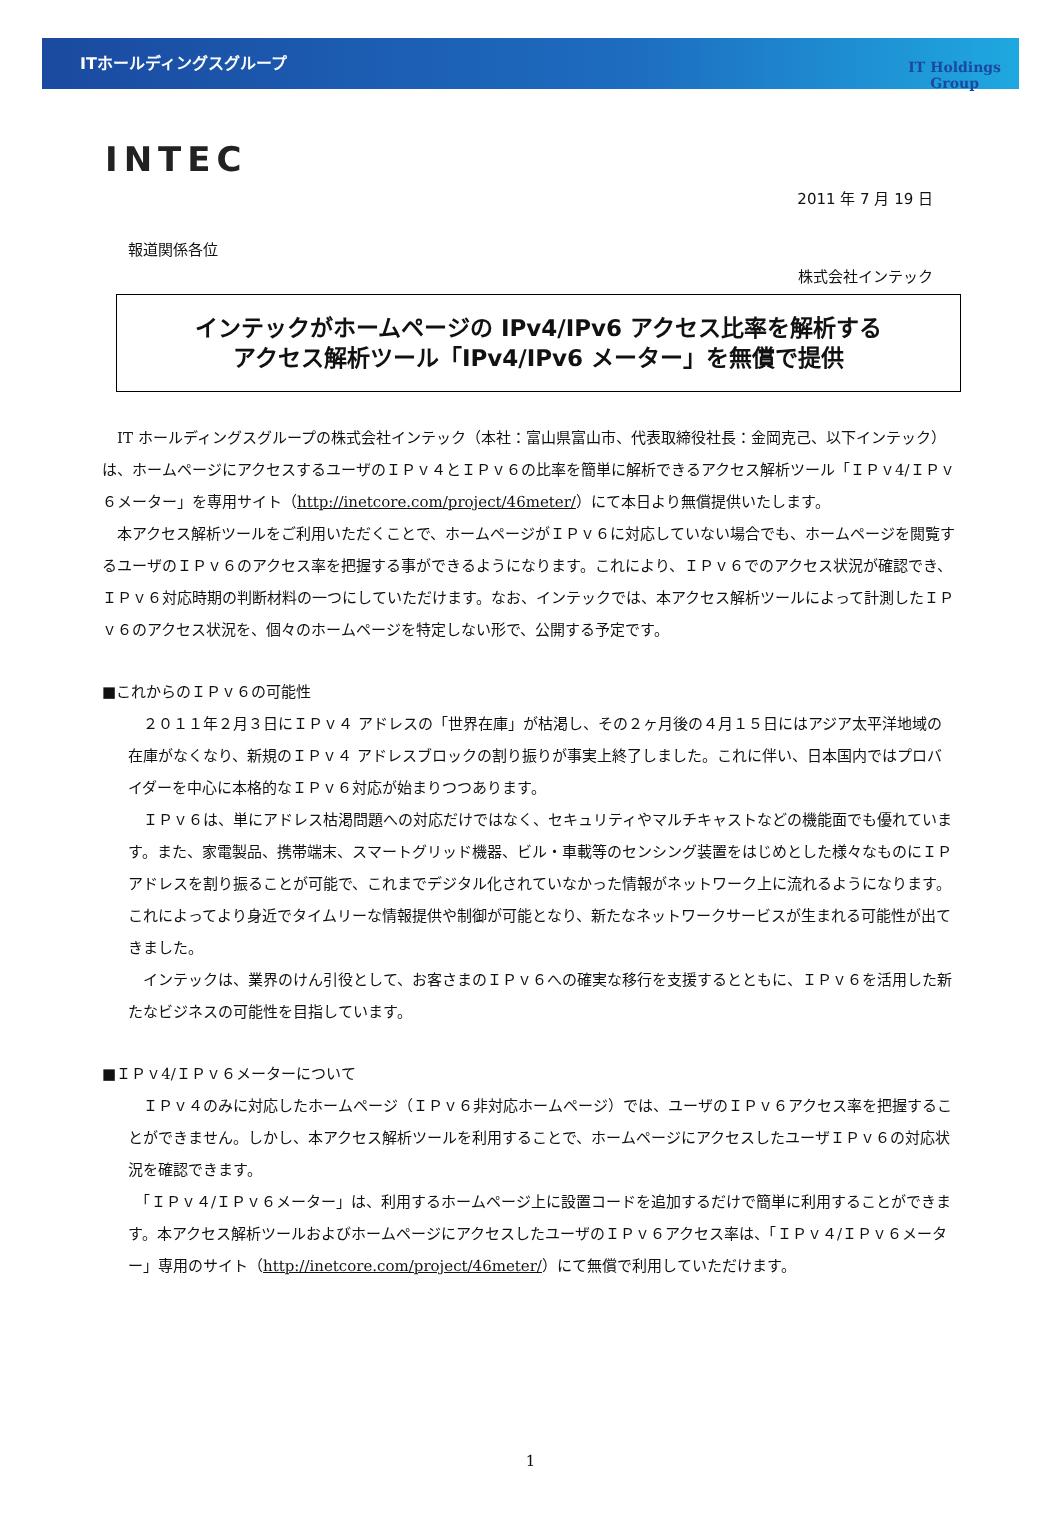ITホールディングスグループ
INTEC
IT Holdings
Group
2011 年 7 月 19 日
報道関係各位
株式会社インテック
インテックがホームページの IPv4/IPv6 アクセス比率を解析する
アクセス解析ツール「IPv4/IPv6 メーター」を無償で提供
　IT ホールディングスグループの株式会社インテック（本社：富山県富山市、代表取締役社長：金岡克己、以下インテック）は、ホームページにアクセスするユーザのＩＰｖ４とＩＰｖ６の比率を簡単に解析できるアクセス解析ツール「ＩＰｖ4/ＩＰｖ６メーター」を専用サイト（http://inetcore.com/project/46meter/）にて本日より無償提供いたします。
　本アクセス解析ツールをご利用いただくことで、ホームページがＩＰｖ６に対応していない場合でも、ホームページを閲覧するユーザのＩＰｖ６のアクセス率を把握する事ができるようになります。これにより、ＩＰｖ６でのアクセス状況が確認でき、ＩＰｖ６対応時期の判断材料の一つにしていただけます。なお、インテックでは、本アクセス解析ツールによって計測したＩＰｖ６のアクセス状況を、個々のホームページを特定しない形で、公開する予定です。
■これからのＩＰｖ６の可能性
　２０１１年２月３日にＩＰｖ４ アドレスの「世界在庫」が枯渇し、その２ヶ月後の４月１５日にはアジア太平洋地域の在庫がなくなり、新規のＩＰｖ４ アドレスブロックの割り振りが事実上終了しました。これに伴い、日本国内ではプロバイダーを中心に本格的なＩＰｖ６対応が始まりつつあります。
　ＩＰｖ６は、単にアドレス枯渇問題への対応だけではなく、セキュリティやマルチキャストなどの機能面でも優れています。また、家電製品、携帯端末、スマートグリッド機器、ビル・車載等のセンシング装置をはじめとした様々なものにＩＰアドレスを割り振ることが可能で、これまでデジタル化されていなかった情報がネットワーク上に流れるようになります。これによってより身近でタイムリーな情報提供や制御が可能となり、新たなネットワークサービスが生まれる可能性が出てきました。
　インテックは、業界のけん引役として、お客さまのＩＰｖ６への確実な移行を支援するとともに、ＩＰｖ６を活用した新たなビジネスの可能性を目指しています。
■ＩＰｖ4/ＩＰｖ６メーターについて
　ＩＰｖ４のみに対応したホームページ（ＩＰｖ６非対応ホームページ）では、ユーザのＩＰｖ６アクセス率を把握することができません。しかし、本アクセス解析ツールを利用することで、ホームページにアクセスしたユーザＩＰｖ６の対応状況を確認できます。
　「ＩＰｖ４/ＩＰｖ６メーター」は、利用するホームページ上に設置コードを追加するだけで簡単に利用することができます。本アクセス解析ツールおよびホームページにアクセスしたユーザのＩＰｖ６アクセス率は、「ＩＰｖ４/ＩＰｖ６メーター」専用のサイト（http://inetcore.com/project/46meter/）にて無償で利用していただけます。
1